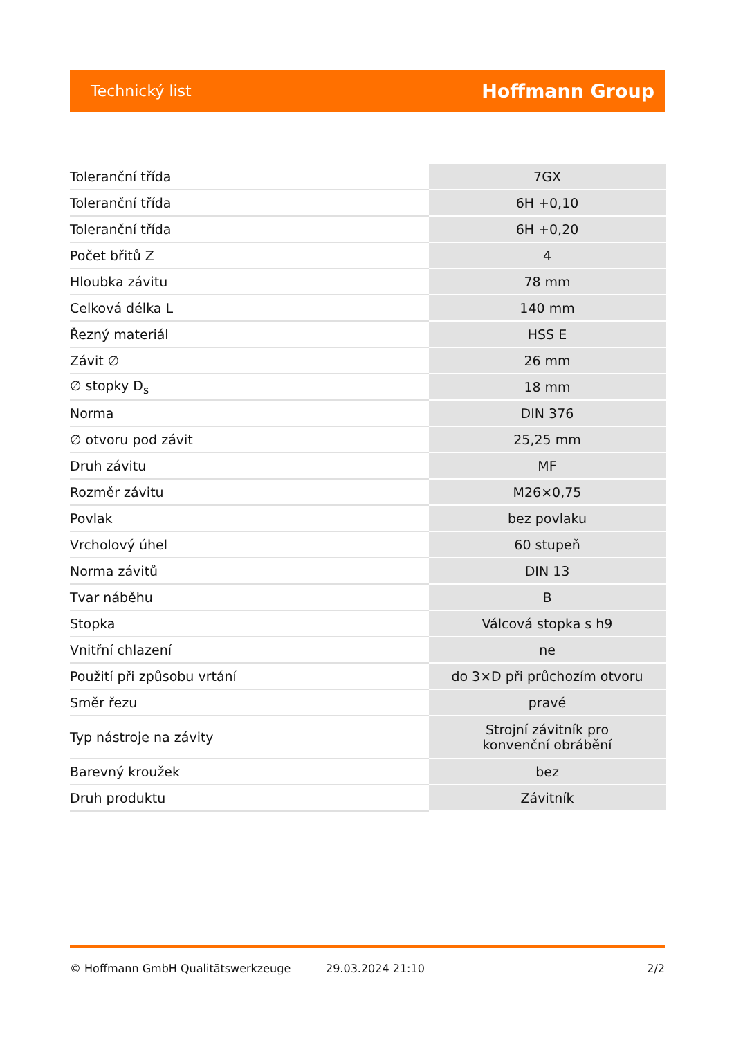Technický list Hoffmann Group
| Toleranční třída | 7GX |
| Toleranční třída | 6H +0,10 |
| Toleranční třída | 6H +0,20 |
| Počet břitů Z | 4 |
| Hloubka závitu | 78 mm |
| Celková délka L | 140 mm |
| Řezný materiál | HSS E |
| Závit ∅ | 26 mm |
| ∅ stopky D<sub>s</sub> | 18 mm |
| Norma | DIN 376 |
| ∅ otvoru pod závit | 25,25 mm |
| Druh závitu | MF |
| Rozměr závitu | M26×0,75 |
| Povlak | bez povlaku |
| Vrcholový úhel | 60 stupeň |
| Norma závitů | DIN 13 |
| Tvar náběhu | B |
| Stopka | Válcová stopka s h9 |
| Vnitřní chlazení | ne |
| Použití při způsobu vrtání | do 3×D při průchozím otvoru |
| Směr řezu | pravé |
| Typ nástroje na závity | Strojní závitník pro konvenční obrábění |
| Barevný kroužek | bez |
| Druh produktu | Závitník |
© Hoffmann GmbH Qualitätswerkzeuge 29.03.2024 21:10 2/2